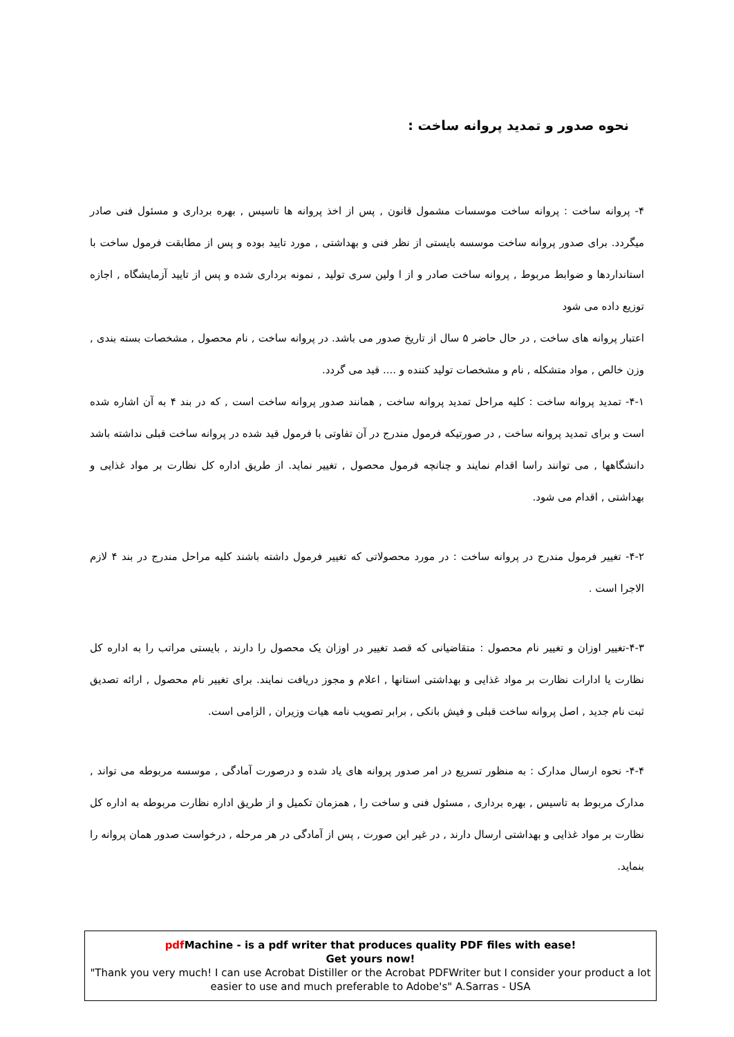نحوه صدور و تمدید پروانه ساخت :
۴- پروانه ساخت : پروانه ساخت موسسات مشمول قانون , پس از اخذ پروانه ها تاسیس , بهره برداری و مسئول فنی صادر میگردد. برای صدور پروانه ساخت موسسه بایستی از نظر فنی و بهداشتی , مورد تایید بوده و پس از مطابقت فرمول ساخت با استانداردها و ضوابط مربوط , پروانه ساخت صادر و از ا ولین سری تولید , نمونه برداری شده و پس از تایید آزمایشگاه , اجازه توزیع داده می شود
اعتبار پروانه های ساخت , در حال حاضر ۵ سال از تاریخ صدور می باشد. در پروانه ساخت , نام محصول , مشخصات بسته بندی , وزن خالص , مواد متشکله , نام و مشخصات تولید کننده و .... قید می گردد.
۴-۱- تمدید پروانه ساخت : کلیه مراحل تمدید پروانه ساخت , همانند صدور پروانه ساخت است , که در بند ۴ به آن اشاره شده است و برای تمدید پروانه ساخت , در صورتیکه فرمول مندرج در آن تفاوتی با فرمول قید شده در پروانه ساخت قبلی نداشته باشد دانشگاهها , می توانند راسا اقدام نمایند و چنانچه فرمول محصول , تغییر نماید. از طریق اداره کل نظارت بر مواد غذایی و بهداشتی , اقدام می شود.
۴-۲- تغییر فرمول مندرج در پروانه ساخت : در مورد محصولاتی که تغییر فرمول داشته باشند کلیه مراحل مندرج در بند ۴ لازم الاجرا است .
۴-۳-تغییر اوزان و تغییر نام محصول : متقاضیانی که قصد تغییر در اوزان یک محصول را دارند , بایستی مراتب را به اداره کل نظارت یا ادارات نظارت بر مواد غذایی و بهداشتی استانها , اعلام و مجوز دریافت نمایند. برای تغییر نام محصول , ارائه تصدیق ثبت نام جدید , اصل پروانه ساخت قبلی و فیش بانکی , برابر تصویب نامه هیات وزیران , الزامی است.
۴-۴- نحوه ارسال مدارک : به منظور تسریع در امر صدور پروانه های یاد شده و درصورت آمادگی , موسسه مربوطه می تواند , مدارک مربوط به تاسیس , بهره برداری , مسئول فنی و ساخت را , همزمان تکمیل و از طریق اداره نظارت مربوطه به اداره کل نظارت بر مواد غذایی و بهداشتی ارسال دارند , در غیر این صورت , پس از آمادگی در هر مرحله , درخواست صدور همان پروانه را بنماید.
pdf Machine - is a pdf writer that produces quality PDF files with ease!
Get yours now!
"Thank you very much! I can use Acrobat Distiller or the Acrobat PDFWriter but I consider your product a lot easier to use and much preferable to Adobe's" A.Sarras - USA